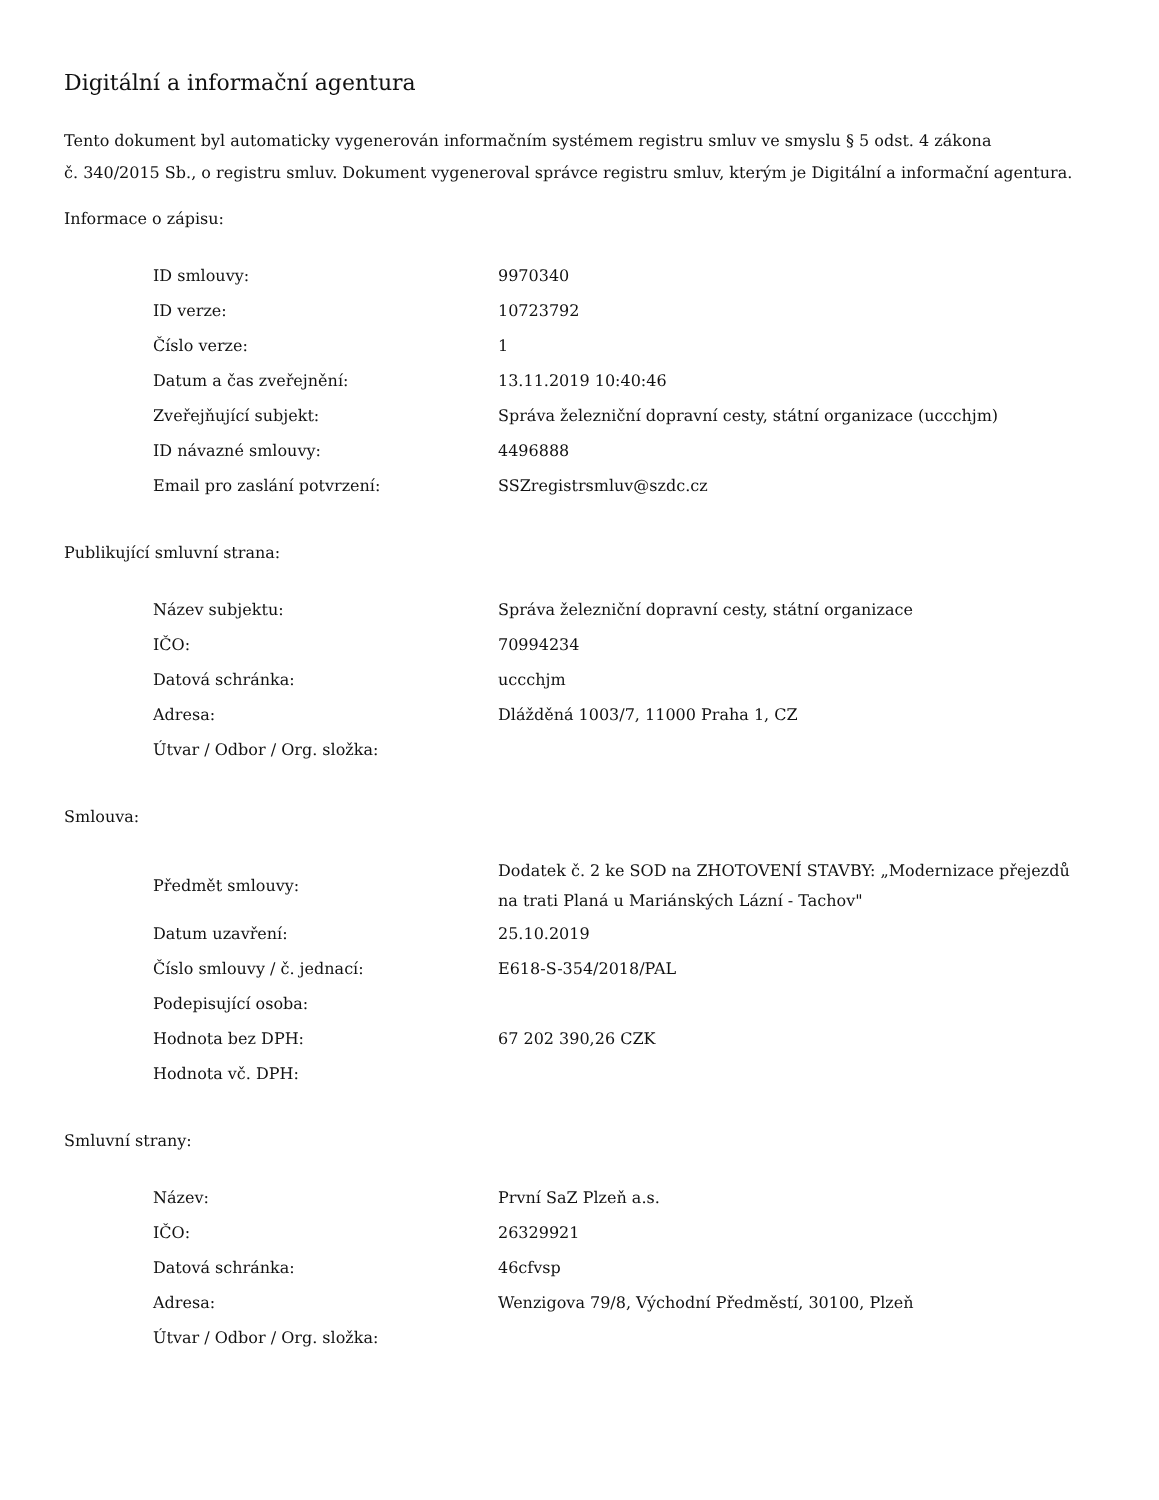Digitální a informační agentura
Tento dokument byl automaticky vygenerován informačním systémem registru smluv ve smyslu § 5 odst. 4 zákona
č. 340/2015 Sb., o registru smluv. Dokument vygeneroval správce registru smluv, kterým je Digitální a informační agentura.
Informace o zápisu:
| ID smlouvy: | 9970340 |
| ID verze: | 10723792 |
| Číslo verze: | 1 |
| Datum a čas zveřejnění: | 13.11.2019 10:40:46 |
| Zveřejňující subjekt: | Správa železniční dopravní cesty, státní organizace (uccchjm) |
| ID návazné smlouvy: | 4496888 |
| Email pro zaslání potvrzení: | SSZregistrsmluv@szdc.cz |
Publikující smluvní strana:
| Název subjektu: | Správa železniční dopravní cesty, státní organizace |
| IČO: | 70994234 |
| Datová schránka: | uccchjm |
| Adresa: | Dlážděná 1003/7, 11000 Praha 1, CZ |
| Útvar / Odbor / Org. složka: | |
Smlouva:
| Předmět smlouvy: | Dodatek č. 2 ke SOD na ZHOTOVENÍ STAVBY: „Modernizace přejezdů na trati Planá u Mariánských Lázní - Tachov" |
| Datum uzavření: | 25.10.2019 |
| Číslo smlouvy / č. jednací: | E618-S-354/2018/PAL |
| Podepisující osoba: | |
| Hodnota bez DPH: | 67 202 390,26 CZK |
| Hodnota vč. DPH: | |
Smluvní strany:
| Název: | První SaZ Plzeň a.s. |
| IČO: | 26329921 |
| Datová schránka: | 46cfvsp |
| Adresa: | Wenzigova 79/8, Východní Předměstí, 30100, Plzeň |
| Útvar / Odbor / Org. složka: | |